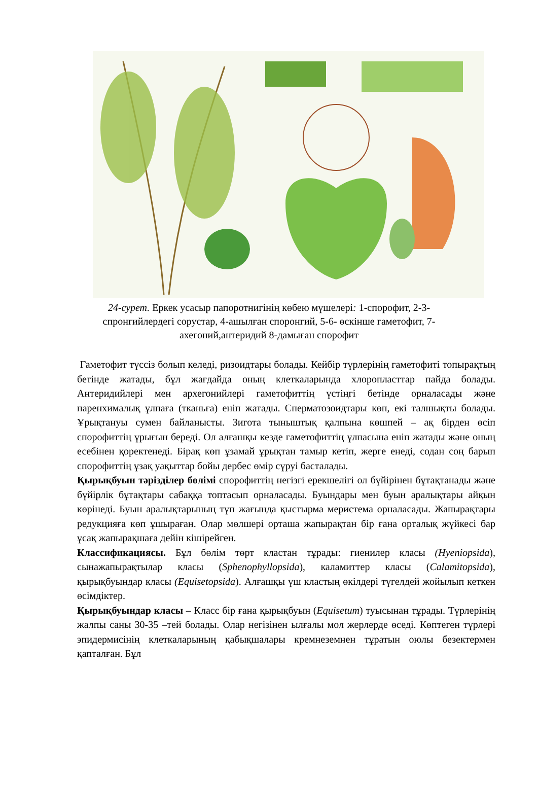24-сурет. Еркек усасыр папоротнигінің көбею мүшелері: 1-спорофит, 2-3-спронгийлердегі сорустар, 4-ашылған споронгий, 5-6- өскінше гаметофит, 7-ахегоний,антеридий 8-дамыған спорофит
Гаметофит түссіз болып келеді, ризоидтары болады. Кейбір түрлерінің гаметофиті топырақтың бетінде жатады, бұл жағдайда оның клеткаларында хлоропласттар пайда болады. Антеридийлері мен архегонийлері гаметофиттің үстіңгі бетінде орналасады және паренхималық ұлпаға (тканьға) еніп жатады. Сперматозоидтары көп, екі талшықты болады. Ұрықтануы сумен байланысты. Зигота тыныштық қалпына көшпей – ақ бірден өсіп спорофиттің ұрығын береді. Ол алғашқы кезде гаметофиттің ұлпасына еніп жатады және оның есебінен қоректенеді. Бірақ көп ұзамай ұрықтан тамыр кетіп, жерге енеді, содан соң барып спорофиттің ұзақ уақыттар бойы дербес өмір сүруі басталады.
Қырықбуын тәрізділер бөлімі спорофиттің негізгі ерекшелігі ол бүйірінен бұтақтанады және бүйірлік бұтақтары сабаққа топтасып орналасады. Буындары мен буын аралықтары айқын көрінеді. Буын аралықтарының түп жағында қыстырма меристема орналасады. Жапырақтары редукцияға көп ұшыраған. Олар мөлшері орташа жапырақтан бір ғана орталық жүйкесі бар ұсақ жапырақшаға дейін кішірейген.
Классификациясы. Бұл бөлім төрт кластан тұрады: гиенилер класы (Hyeniopsida), сынажапырақтылар класы (Sphenophyllopsida), каламиттер класы (Calamitopsida), қырықбуындар класы (Equisetopsida). Алғашқы үш кластың өкілдері түгелдей жойылып кеткен өсімдіктер.
Қырықбуындар класы – Класс бір ғана қырықбуын (Equisetum) туысынан тұрады. Түрлерінің жалпы саны 30-35 –тей болады. Олар негізінен ылғалы мол жерлерде өседі. Көптеген түрлері эпидермисінің клеткаларының қабықшалары кремнеземнен тұратын оюлы безектермен қапталған. Бұл